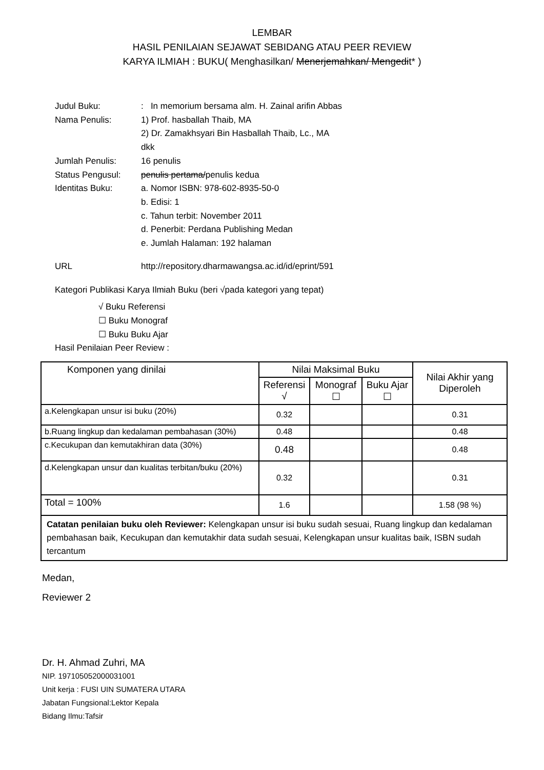LEMBAR
HASIL PENILAIAN SEJAWAT SEBIDANG ATAU PEER REVIEW
KARYA ILMIAH : BUKU( Menghasilkan/ Menerjemahkan/ Mengedit* )
Judul Buku: : In memorium bersama alm. H. Zainal arifin Abbas
Nama Penulis: 1) Prof. hasballah Thaib, MA
2) Dr. Zamakhsyari Bin Hasballah Thaib, Lc., MA
dkk
Jumlah Penulis: 16 penulis
Status Pengusul: penulis pertama/penulis kedua
Identitas Buku: a. Nomor ISBN: 978-602-8935-50-0
b. Edisi: 1
c. Tahun terbit: November 2011
d. Penerbit: Perdana Publishing Medan
e. Jumlah Halaman: 192 halaman
URL http://repository.dharmawangsa.ac.id/id/eprint/591
Kategori Publikasi Karya Ilmiah Buku (beri √pada kategori yang tepat)
√ Buku Referensi
☐ Buku Monograf
☐ Buku Buku Ajar
Hasil Penilaian Peer Review :
| Komponen yang dinilai | Nilai Maksimal Buku | | | Nilai Akhir yang Diperoleh |
| --- | --- | --- | --- | --- |
| | Referensi √ | Monograf ☐ | Buku Ajar ☐ | |
| a.Kelengkapan unsur isi buku (20%) | 0.32 | | | 0.31 |
| b.Ruang lingkup dan kedalaman pembahasan (30%) | 0.48 | | | 0.48 |
| c.Kecukupan dan kemutakhiran data (30%) | 0.48 | | | 0.48 |
| d.Kelengkapan unsur dan kualitas terbitan/buku (20%) | 0.32 | | | 0.31 |
| Total = 100% | 1.6 | | | 1.58 (98 %) |
| Catatan penilaian buku oleh Reviewer: Kelengkapan unsur isi buku sudah sesuai, Ruang lingkup dan kedalaman pembahasan baik, Kecukupan dan kemutakhir data sudah sesuai, Kelengkapan unsur kualitas baik, ISBN sudah tercantum | | | | |
Medan,
Reviewer 2
Dr. H. Ahmad Zuhri, MA
NIP. 197105052000031001
Unit kerja : FUSI UIN SUMATERA UTARA
Jabatan Fungsional:Lektor Kepala
Bidang Ilmu:Tafsir